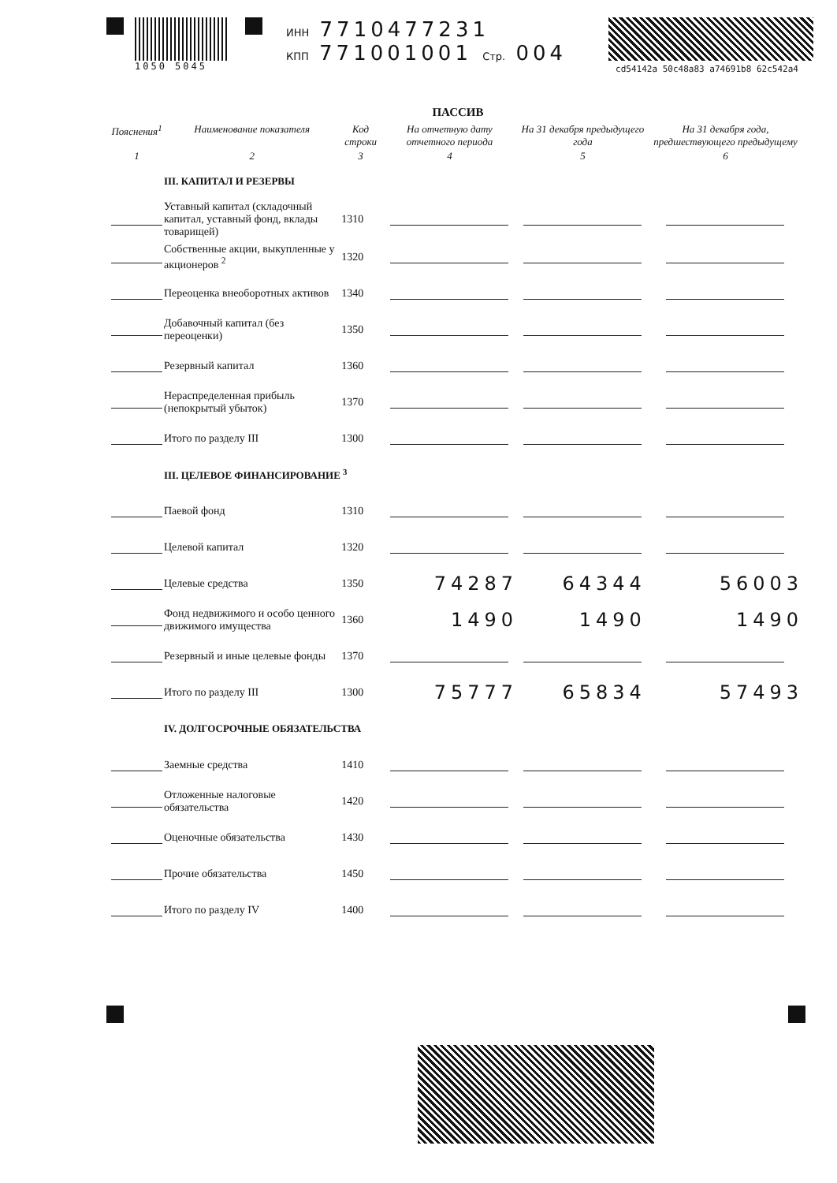1050 5045 ИНН 7710477231
КПП 771001001 Стр. 004
cd54142a 50c48a83 a74691b8 62c542a4
ПАССИВ
| Пояснения<sup>1</sup> | Наименование показателя | Код строки | На отчетную дату отчетного периода | На 31 декабря предыдущего года | На 31 декабря года, предшествующего предыдущему |
| --- | --- | --- | --- | --- | --- |
| 1 | 2 | 3 | 4 | 5 | 6 |
| | III. КАПИТАЛ И РЕЗЕРВЫ | | | | |
| | Уставный капитал (складочный капитал, уставный фонд, вклады товарищей) | 1310 | | | |
| | Собственные акции, выкупленные у акционеров <sup>2</sup> | 1320 | | | |
| | Переоценка внеоборотных активов | 1340 | | | |
| | Добавочный капитал (без переоценки) | 1350 | | | |
| | Резервный капитал | 1360 | | | |
| | Нераспределенная прибыль (непокрытый убыток) | 1370 | | | |
| | Итого по разделу III | 1300 | | | |
| | III. ЦЕЛЕВОЕ ФИНАНСИРОВАНИЕ <sup>3</sup> | | | | |
| | Паевой фонд | 1310 | | | |
| | Целевой капитал | 1320 | | | |
| | Целевые средства | 1350 | 74287 | 64344 | 56003 |
| | Фонд недвижимого и особо ценного движимого имущества | 1360 | 1490 | 1490 | 1490 |
| | Резервный и иные целевые фонды | 1370 | | | |
| | Итого по разделу III | 1300 | 75777 | 65834 | 57493 |
| | IV. ДОЛГОСРОЧНЫЕ ОБЯЗАТЕЛЬСТВА | | | | |
| | Заемные средства | 1410 | | | |
| | Отложенные налоговые обязательства | 1420 | | | |
| | Оценочные обязательства | 1430 | | | |
| | Прочие обязательства | 1450 | | | |
| | Итого по разделу IV | 1400 | | | |